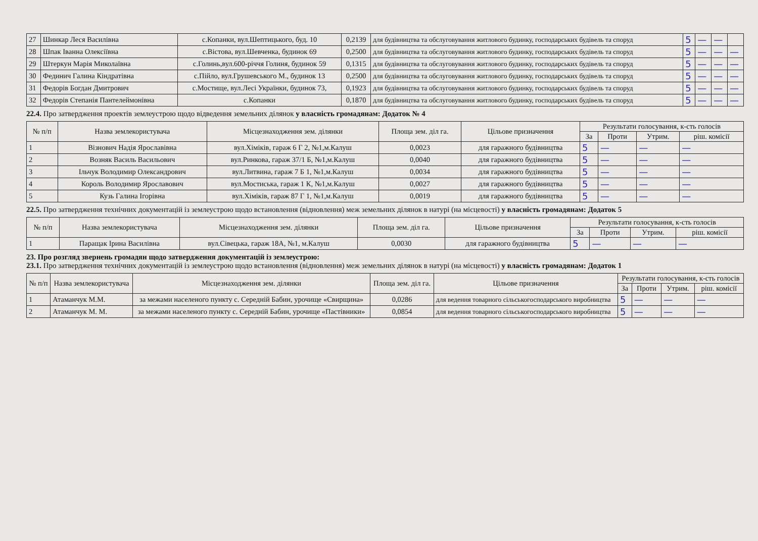| 27 | Шинкар Леся Василівна | с.Копанки, вул.Шептицького, буд. 10 | 0,2139 | для будівництва та обслуговування житлового будинку, господарських будівель та споруд | 5 | — | — | |
| 28 | Шпак Іванна Олексіївна | с.Вістова, вул.Шевченка, будинок 69 | 0,2500 | для будівництва та обслуговування житлового будинку, господарських будівель та споруд | 5 | — | — | — |
| 29 | Штеркун Марія Миколаївна | с.Голинь,вул.600-річчя Голиня, будинок 59 | 0,1315 | для будівництва та обслуговування житлового будинку, господарських будівель та споруд | 5 | — | — | — |
| 30 | Фединич Галина Кіндратівна | с.Пійло, вул.Грушевського М., будинок 13 | 0,2500 | для будівництва та обслуговування житлового будинку, господарських будівель та споруд | 5 | — | — | — |
| 31 | Федорів Богдан Дмитрович | с.Мостище, вул.Лесі Українки, будинок 73, | 0,1923 | для будівництва та обслуговування житлового будинку, господарських будівель та споруд | 5 | — | — | — |
| 32 | Федорів Степанія Пантелеймонівна | с.Копанки | 0,1870 | для будівництва та обслуговування житлового будинку, господарських будівель та споруд | 5 | — | — | — |
22.4. Про затвердження проектів землеустрою щодо відведення земельних ділянок у власність громадянам: Додаток № 4
| № п/п | Назва землекористувача | Місцезнаходження зем. ділянки | Площа зем. діл га. | Цільове призначення | Результати голосування, к-сть голосів | | | |
| --- | --- | --- | --- | --- | --- | --- | --- | --- |
| | | | | | За | Проти | Утрим. | ріш. комісії |
| 1 | Візнович Надія Ярославівна | вул.Хіміків, гараж 6 Г 2, №1,м.Калуш | 0,0023 | для гаражного будівництва | 5 | — | — | — |
| 2 | Возняк Василь Васильович | вул.Ринкова, гараж 37/1 Б, №1,м.Калуш | 0,0040 | для гаражного будівництва | 5 | — | — | — |
| 3 | Ільчук Володимир Олександрович | вул.Литвина, гараж 7 Б 1, №1,м.Калуш | 0,0034 | для гаражного будівництва | 5 | — | — | — |
| 4 | Король Володимир Ярославович | вул.Мостиська, гараж 1 К, №1,м.Калуш | 0,0027 | для гаражного будівництва | 5 | — | — | — |
| 5 | Кузь Галина Ігорівна | вул.Хіміків, гараж 87 Г 1, №1,м.Калуш | 0,0019 | для гаражного будівництва | 5 | — | — | — |
22.5. Про затвердження технічних документацій із землеустрою щодо встановлення (відновлення) меж земельних ділянок в натурі (на місцевості) у власність громадянам: Додаток 5
| № п/п | Назва землекористувача | Місцезнаходження зем. ділянки | Площа зем. діл га. | Цільове призначення | Результати голосування, к-сть голосів | | | |
| --- | --- | --- | --- | --- | --- | --- | --- | --- |
| | | | | | За | Проти | Утрим. | ріш. комісії |
| 1 | Паращак Ірина Василівна | вул.Сівецька, гараж 18А, №1, м.Калуш | 0,0030 | для гаражного будівництва | 5 | — | — | — |
23. Про розгляд звернень громадян щодо затвердження документацій із землеустрою:
23.1. Про затвердження технічних документацій із землеустрою щодо встановлення (відновлення) меж земельних ділянок в натурі (на місцевості) у власність громадянам: Додаток 1
| № п/п | Назва землекористувача | Місцезнаходження зем. ділянки | Площа зем. діл га. | Цільове призначення | Результати голосування, к-сть голосів | | | |
| --- | --- | --- | --- | --- | --- | --- | --- | --- |
| | | | | | За | Проти | Утрим. | ріш. комісії |
| 1 | Атаманчук М.М. | за межами населеного пункту с. Середній Бабин, урочище «Свирщина» | 0,0286 | для ведення товарного сільськогосподарського виробництва | 5 | — | — | — |
| 2 | Атаманчук М. М. | за межами населеного пункту с. Середній Бабин, урочище «Пастівники» | 0,0854 | для ведення товарного сільськогосподарського виробництва | 5 | — | — | — |